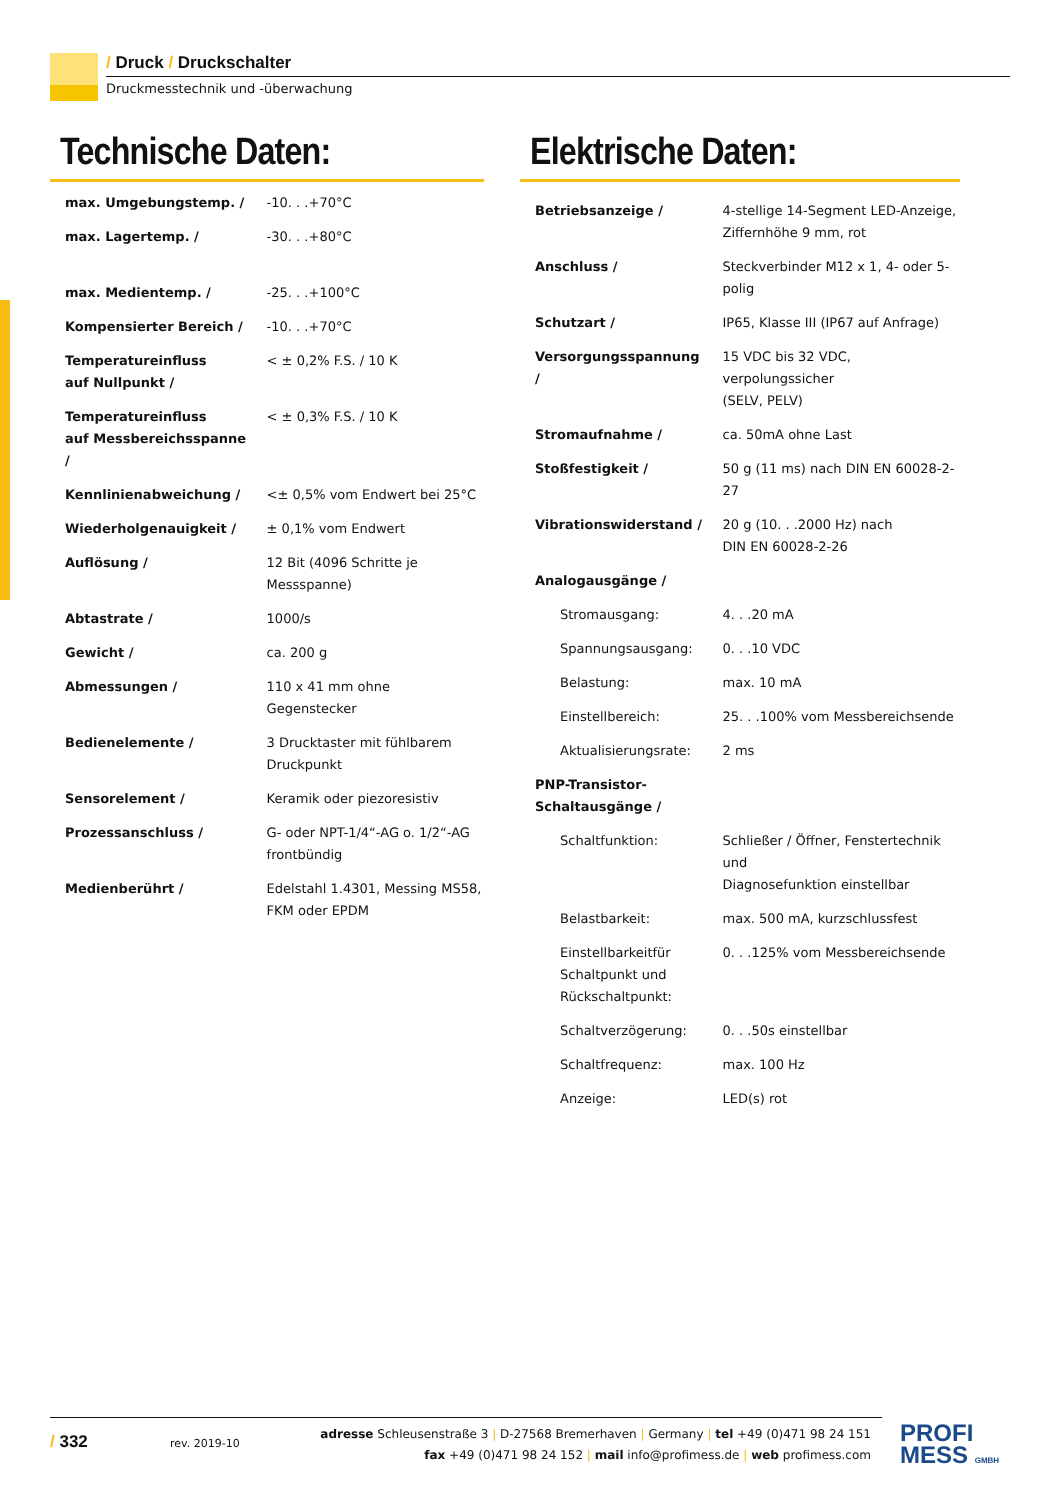/ Druck / Druckschalter
Druckmesstechnik und -überwachung
Technische Daten:
| max. Umgebungstemp. / | -10. . .+70°C |
| max. Lagertemp. / | -30. . .+80°C |
| max. Medientemp. / | -25. . .+100°C |
| Kompensierter Bereich / | -10. . .+70°C |
| Temperatureinfluss auf Nullpunkt / | < ± 0,2% F.S. / 10 K |
| Temperatureinfluss auf Messbereichsspanne / | < ± 0,3% F.S. / 10 K |
| Kennlinienabweichung / | <± 0,5% vom Endwert bei 25°C |
| Wiederholgenauigkeit / | ± 0,1% vom Endwert |
| Auflösung / | 12 Bit (4096 Schritte je Messspanne) |
| Abtastrate / | 1000/s |
| Gewicht / | ca. 200 g |
| Abmessungen / | 110 x 41 mm ohne Gegenstecker |
| Bedienelemente / | 3 Drucktaster mit fühlbarem Druckpunkt |
| Sensorelement / | Keramik oder piezoresistiv |
| Prozessanschluss / | G- oder NPT-1/4“-AG o. 1/2“-AG frontbündig |
| Medienberührt / | Edelstahl 1.4301, Messing MS58, FKM oder EPDM |
Elektrische Daten:
| Betriebsanzeige / | 4-stellige 14-Segment LED-Anzeige, Ziffernhöhe 9 mm, rot |
| Anschluss / | Steckverbinder M12 x 1, 4- oder 5-polig |
| Schutzart / | IP65, Klasse III (IP67 auf Anfrage) |
| Versorgungsspannung / | 15 VDC bis 32 VDC, verpolungssicher (SELV, PELV) |
| Stromaufnahme / | ca. 50mA ohne Last |
| Stoßfestigkeit / | 50 g (11 ms) nach DIN EN 60028-2-27 |
| Vibrationswiderstand / | 20 g (10. . .2000 Hz) nach DIN EN 60028-2-26 |
| Analogausgänge / | |
| Stromausgang: | 4. . .20 mA |
| Spannungsausgang: | 0. . .10 VDC |
| Belastung: | max. 10 mA |
| Einstellbereich: | 25. . .100% vom Messbereichsende |
| Aktualisierungsrate: | 2 ms |
| PNP-Transistor- Schaltausgänge / | |
| Schaltfunktion: | Schließer / Öffner, Fenstertechnik und Diagnosefunktion einstellbar |
| Belastbarkeit: | max. 500 mA, kurzschlussfest |
| Einstellbarkeitfür Schaltpunkt und Rückschaltpunkt: | 0. . .125% vom Messbereichsende |
| Schaltverzögerung: | 0. . .50s einstellbar |
| Schaltfrequenz: | max. 100 Hz |
| Anzeige: | LED(s) rot |
/ 332 rev. 2019-10
adresse Schleusenstraße 3 | D-27568 Bremerhaven | Germany | tel +49 (0)471 98 24 151
fax +49 (0)471 98 24 152 | mail info@profimess.de | web profimess.com
PROFI
MESS GMBH